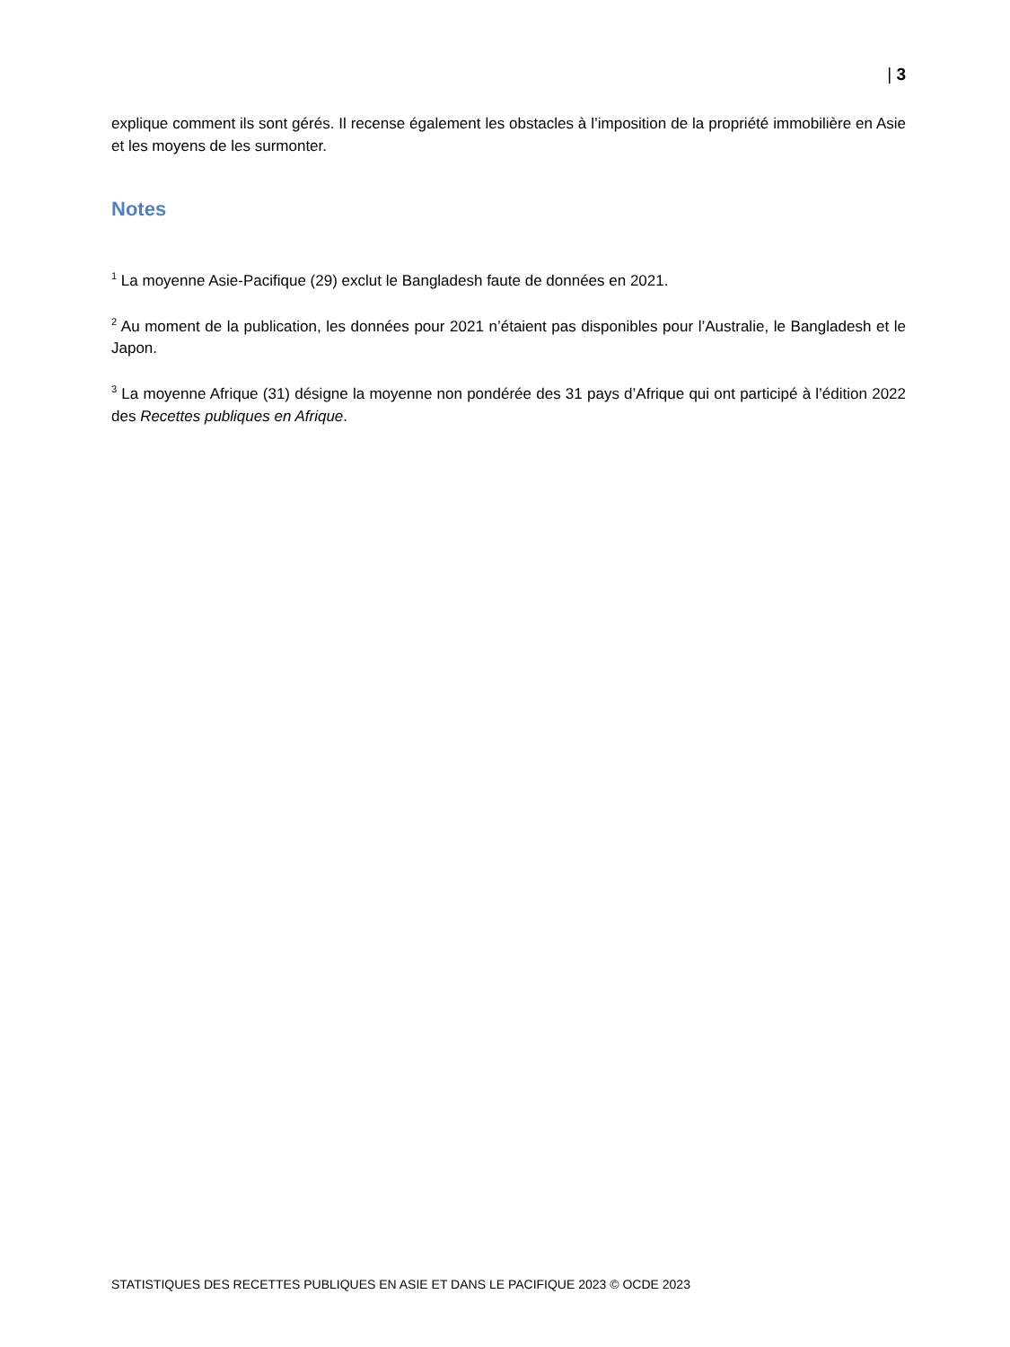| 3
explique comment ils sont gérés. Il recense également les obstacles à l’imposition de la propriété immobilière en Asie et les moyens de les surmonter.
Notes
<sup>1</sup> La moyenne Asie-Pacifique (29) exclut le Bangladesh faute de données en 2021.
<sup>2</sup> Au moment de la publication, les données pour 2021 n’étaient pas disponibles pour l’Australie, le Bangladesh et le Japon.
<sup>3</sup> La moyenne Afrique (31) désigne la moyenne non pondérée des 31 pays d’Afrique qui ont participé à l’édition 2022 des Recettes publiques en Afrique.
STATISTIQUES DES RECETTES PUBLIQUES EN ASIE ET DANS LE PACIFIQUE 2023 © OCDE 2023